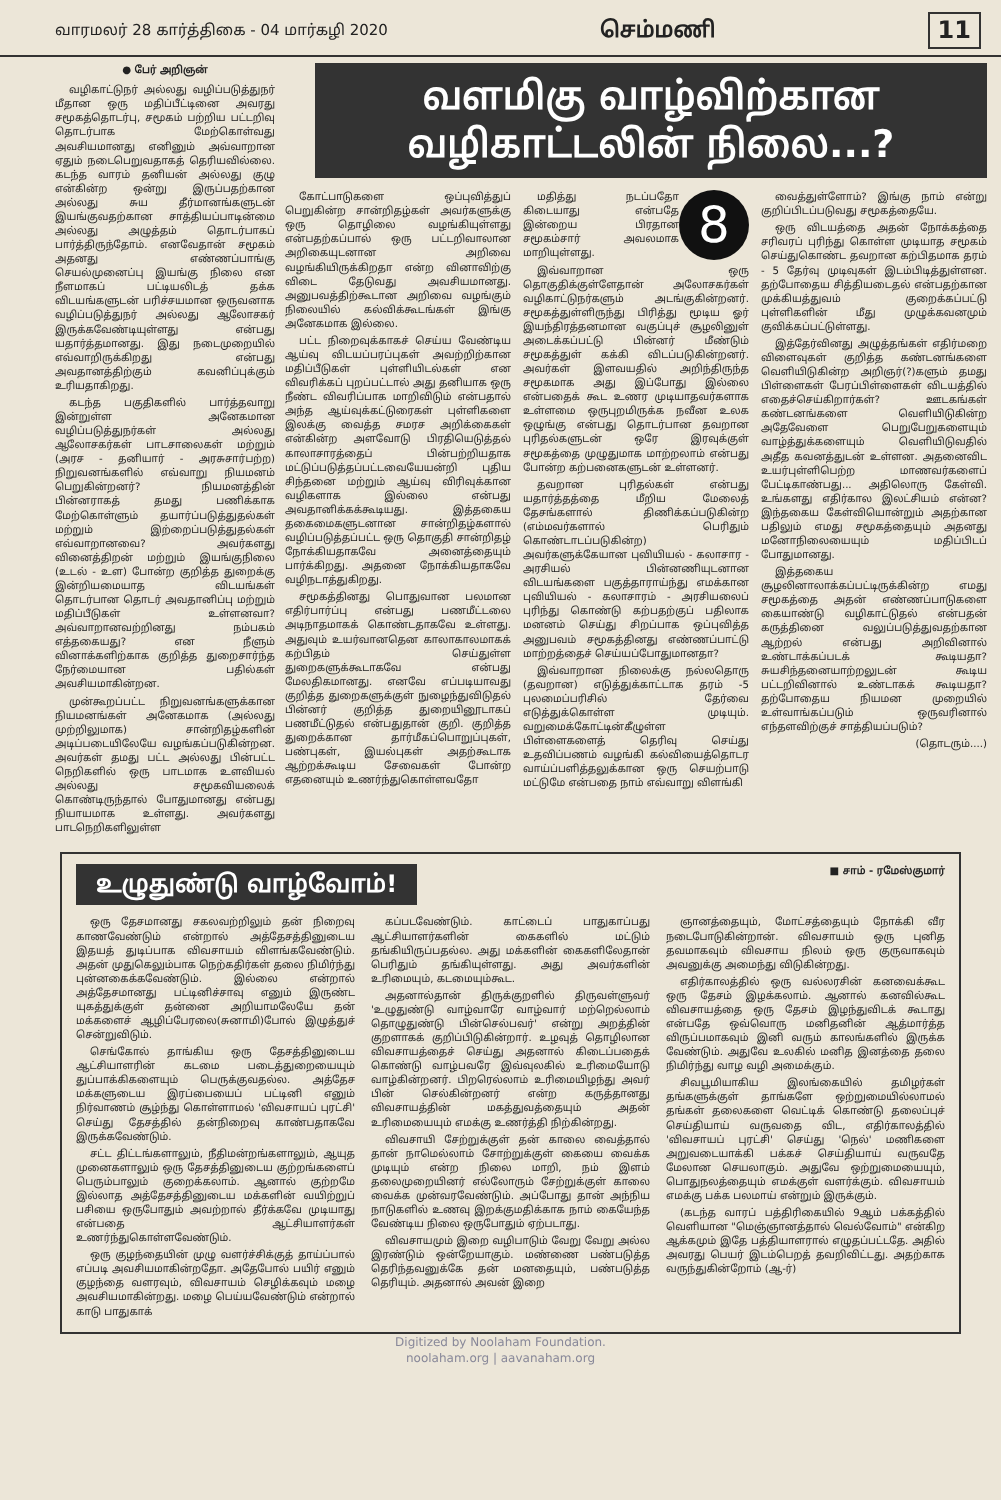வாரமலர் 28 கார்த்திகை - 04 மார்கழி 2020 செம்மணி 11
● பேர் அறிஞன்
வழிகாட்டுநர் அல்லது வழிப்படுத்துநர் மீதான ஒரு மதிப்பீட்டினை அவரது சமூகத்தொடர்பு, சமூகம் பற்றிய பட்டறிவு தொடர்பாக மேற்கொள்வது அவசியமானது எனினும் அவ்வாறான ஏதும் நடைபெறுவதாகத் தெரியவில்லை. கடந்த வாரம் தனியன் அல்லது குழு என்கின்ற ஒன்று இருப்பதற்கான அல்லது சுய தீர்மானங்களுடன் இயங்குவதற்கான சாத்தியப்பாடின்மை அல்லது அழுத்தம் தொடர்பாகப் பார்த்திருந்தோம். எனவேதான் சமூகம் அதனது எண்ணப்பாங்கு செயல்முனைப்பு இயங்கு நிலை என நீளமாகப் பட்டியலிடத் தக்க விடயங்களுடன் பரிச்சயமான ஒருவனாக வழிப்படுத்துநர் அல்லது ஆலோசகர் இருக்கவேண்டியுள்ளது என்பது யதார்த்தமானது. இது நடைமுறையில் எவ்வாறிருக்கிறது என்பது அவதானத்திற்கும் கவனிப்புக்கும் உரியதாகிறது.
கடந்த பகுதிகளில் பார்த்தவாறு இன்றுள்ள அனேகமான வழிப்படுத்துநர்கள் அல்லது ஆலோசகர்கள் பாடசாலைகள் மற்றும் (அரச - தனியார் - அரசுசார்பற்ற) நிறுவனங்களில் எவ்வாறு நியமனம் பெறுகின்றனர்? நியமனத்தின் பின்னராகத் தமது பணிக்காக மேற்கொள்ளும் தயார்ப்படுத்துதல்கள் மற்றும் இற்றைப்படுத்துதல்கள் எவ்வாறானவை? அவர்களது வினைத்திறன் மற்றும் இயங்குநிலை (உடல் - உள) போன்ற குறித்த துறைக்கு இன்றியமையாத விடயங்கள் தொடர்பான தொடர் அவதானிப்பு மற்றும் மதிப்பீடுகள் உள்ளனவா? அவ்வாறானவற்றினது நம்பகம் எத்தகையது? என நீளும் வினாக்களிற்காக குறித்த துறைசார்ந்த நேர்மையான பதில்கள் அவசியமாகின்றன.
முன்கூறப்பட்ட நிறுவனங்களுக்கான நியமனங்கள் அனேகமாக (அல்லது முற்றிலுமாக) சான்றிதழ்களின் அடிப்படையிலேயே வழங்கப்படுகின்றன. அவர்கள் தமது பட்ட அல்லது பின்பட்ட நெறிகளில் ஒரு பாடமாக உளவியல் அல்லது சமூகவியலைக் கொண்டிருந்தால் போதுமானது என்பது நியாயமாக உள்ளது. அவர்களது பாடநெறிகளிலுள்ள
வளமிகு வாழ்விற்கான
வழிகாட்டலின் நிலை...?
கோட்பாடுகளை ஒப்புவித்துப் பெறுகின்ற சான்றிதழ்கள் அவர்களுக்கு ஒரு தொழிலை வழங்கியுள்ளது என்பதற்கப்பால் ஒரு பட்டறிவாலான அறிகையுடனான அறிவை வழங்கியிருக்கிறதா என்ற வினாவிற்கு விடை தேடுவது அவசியமானது. அனுபவத்திற்கூடான அறிவை வழங்கும் நிலையில் கல்விக்கூடங்கள் இங்கு அனேகமாக இல்லை.
பட்ட நிறைவுக்காகச் செய்ய வேண்டிய ஆய்வு விடயப்பரப்புகள் அவற்றிற்கான மதிப்பீடுகள் புள்ளியிடல்கள் என விவரிக்கப் புறப்பட்டால் அது தனியாக ஒரு நீண்ட விவரிப்பாக மாறிவிடும் என்பதால் அந்த ஆய்வுக்கட்டுரைகள் புள்ளிகளை இலக்கு வைத்த சமரச அறிக்கைகள் என்கின்ற அளவோடு பிரதியெடுத்தல் காலாசாரத்தைப் பின்பற்றியதாக மட்டுப்படுத்தப்பட்டவையேயன்றி புதிய சிந்தனை மற்றும் ஆய்வு விரிவுக்கான வழிகளாக இல்லை என்பது அவதானிக்கக்கூடியது. இத்தகைய தகைமைகளுடனான சான்றிதழ்களால் வழிப்படுத்தப்பட்ட ஒரு தொகுதி சான்றிதழ் நோக்கியதாகவே அனைத்தையும் பார்க்கிறது. அதனை நோக்கியதாகவே வழிநடாத்துகிறது.
சமூகத்தினது பொதுவான பலமான எதிர்பார்ப்பு என்பது பணமீட்டலை அடிநாதமாகக் கொண்டதாகவே உள்ளது. அதுவும் உயர்வானதென காலாகாலமாகக் கற்பிதம் செய்துள்ள துறைகளுக்கூடாகவே என்பது மேலதிகமானது. எனவே எப்படியாவது குறித்த துறைகளுக்குள் நுழைந்துவிடுதல் பின்னர் குறித்த துறையினூடாகப் பணமீட்டுதல் என்பதுதான் குறி. குறித்த துறைக்கான தார்மீகப்பொறுப்புகள், பண்புகள், இயல்புகள் அதற்கூடாக ஆற்றக்கூடிய சேவைகள் போன்ற எதனையும் உணர்ந்துகொள்ளவதோ
8
மதித்து நடப்பதோ கிடையாது என்பதே இன்றைய பிரதான சமூகம்சார் அவலமாக மாறியுள்ளது.
இவ்வாறான ஒரு தொகுதிக்குள்ளேதான் அலோசகர்கள் வழிகாட்டுநர்களும் அடங்குகின்றனர். சமூகத்துள்ளிருந்து பிரித்து மூடிய ஓர் இயந்திரத்தனமான வகுப்புச் சூழலினுள் அடைக்கப்பட்டு பின்னர் மீண்டும் சமூகத்துள் கக்கி விடப்படுகின்றனர். அவர்கள் இளவயதில் அறிந்திருந்த சமூகமாக அது இப்போது இல்லை என்பதைக் கூட உணர முடியாதவர்களாக உள்ளமை ஒருபுறமிருக்க நவீன உலக ஒழுங்கு என்பது தொடர்பான தவறான புரிதல்களுடன் ஒரே இரவுக்குள் சமூகத்தை முழுதுமாக மாற்றலாம் என்பது போன்ற கற்பனைகளுடன் உள்ளனர்.
தவறான புரிதல்கள் என்பது யதார்த்தத்தை மீறிய மேலைத் தேசங்களால் திணிக்கப்படுகின்ற (எம்மவர்களால் பெரிதும் கொண்டாடப்படுகின்ற) அவர்களுக்கேயான புவியியல் - கலாசார - அரசியல் பின்னணியுடனான விடயங்களை பகுத்தாராய்ந்து எமக்கான புவியியல் - கலாசாரம் - அரசியலைப் புரிந்து கொண்டு கற்பதற்குப் பதிலாக மனனம் செய்து சிறப்பாக ஒப்புவித்த அனுபவம் சமூகத்தினது எண்ணப்பாட்டு மாற்றத்தைச் செய்யப்போதுமானதா?
இவ்வாறான நிலைக்கு நல்லதொரு (தவறான) எடுத்துக்காட்டாக தரம் -5 புலமைப்பரிசில் தேர்வை எடுத்துக்கொள்ள முடியும். வறுமைக்கோட்டின்கீழுள்ள பிள்ளைகளைத் தெரிவு செய்து உதவிப்பணம் வழங்கி கல்வியைத்தொடர வாய்ப்பளித்தலுக்கான ஒரு செயற்பாடு மட்டுமே என்பதை நாம் எவ்வாறு விளங்கி
வைத்துள்ளோம்? இங்கு நாம் என்று குறிப்பிடப்படுவது சமூகத்தையே.
ஒரு விடயத்தை அதன் நோக்கத்தை சரிவரப் புரிந்து கொள்ள முடியாத சமூகம் செய்துகொண்ட தவறான கற்பிதமாக தரம் - 5 தேர்வு முடிவுகள் இடம்பிடித்துள்ளன. தற்போதைய சித்தியடைதல் என்பதற்கான முக்கியத்துவம் குறைக்கப்பட்டு புள்ளிகளின் மீது முழுக்கவனமும் குவிக்கப்பட்டுள்ளது.
இத்தேர்வினது அழுத்தங்கள் எதிர்மறை விளைவுகள் குறித்த கண்டனங்களை வெளியிடுகின்ற அறிஞர்(?)களும் தமது பிள்ளைகள் பேரப்பிள்ளைகள் விடயத்தில் எதைச்செய்கிறார்கள்? ஊடகங்கள் கண்டனங்களை வெளியிடுகின்ற அதேவேளை பெறுபேறுகளையும் வாழ்த்துக்களையும் வெளியிடுவதில் அதீத கவனத்துடன் உள்ளன. அதனைவிட உயர்புள்ளிபெற்ற மாணவர்களைப் பேட்டிகாண்பது... அதிலொரு கேள்வி. உங்களது எதிர்கால இலட்சியம் என்ன? இந்தகைய கேள்வியொன்றும் அதற்கான பதிலும் எமது சமூகத்தையும் அதனது மனோநிலையையும் மதிப்பிடப் போதுமானது.
இத்தகைய சூழலினாலாக்கப்பட்டிருக்கின்ற எமது சமூகத்தை அதன் எண்ணப்பாடுகளை கையாண்டு வழிகாட்டுதல் என்பதன் கருத்தினை வலுப்படுத்துவதற்கான ஆற்றல் என்பது அறிவினால் உண்டாக்கப்படக் கூடியதா? சுயசிந்தனையாற்றலுடன் கூடிய பட்டறிவினால் உண்டாகக் கூடியதா? தற்போதைய நியமன முறையில் உள்வாங்கப்படும் ஒருவரினால் எந்தளவிற்குச் சாத்தியப்படும்?
(தொடரும்....)
உழுதுண்டு வாழ்வோம்! ■ சாம் - ரமேஸ்குமார்
ஒரு தேசமானது சகலவற்றிலும் தன் நிறைவு காணவேண்டும் என்றால் அத்தேசத்தினுடைய இதயத் துடிப்பாக விவசாயம் விளங்கவேண்டும். அதன் முதுகெலும்பாக நெற்கதிர்கள் தலை நிமிர்ந்து புன்னகைக்கவேண்டும். இல்லை என்றால் அத்தேசமானது பட்டினிச்சாவு எனும் இருண்ட யுகத்துக்குள் தன்னை அறியாமலேயே தன் மக்களைச் ஆழிப்பேரலை(சுனாமி)போல் இழுத்துச் சென்றுவிடும்.
செங்கோல் தாங்கிய ஒரு தேசத்தினுடைய ஆட்சியாளரின் கடமை படைத்துறையையும் துப்பாக்கிகளையும் பெருக்குவதல்ல. அத்தேச மக்களுடைய இரப்பையைப் பட்டினி எனும் நிர்வாணம் சூழ்ந்து கொள்ளாமல் 'விவசாயப் புரட்சி' செய்து தேசத்தில் தன்நிறைவு காண்பதாகவே இருக்கவேண்டும்.
சட்ட திட்டங்களாலும், நீதிமன்றங்களாலும், ஆயுத முனைகளாலும் ஒரு தேசத்தினுடைய குற்றங்களைப் பெரும்பாலும் குறைக்கலாம். ஆனால் குற்றமே இல்லாத அத்தேசத்தினுடைய மக்களின் வயிற்றுப் பசியை ஒருபோதும் அவற்றால் தீர்க்கவே முடியாது என்பதை ஆட்சியாளர்கள் உணர்ந்துகொள்ளவேண்டும்.
ஒரு குழந்தையின் முழு வளர்ச்சிக்குத் தாய்ப்பால் எப்படி அவசியமாகின்றதோ. அதேபோல் பயிர் எனும் குழந்தை வளரவும், விவசாயம் செழிக்கவும் மழை அவசியமாகின்றது. மழை பெய்யவேண்டும் என்றால் காடு பாதுகாக்
கப்படவேண்டும். காட்டைப் பாதுகாப்பது ஆட்சியாளர்களின் கைகளில் மட்டும் தங்கியிருப்பதல்ல. அது மக்களின் கைகளிலேதான் பெரிதும் தங்கியுள்ளது. அது அவர்களின் உரிமையும், கடமையும்கூட.
அதனால்தான் திருக்குறளில் திருவள்ளுவர் 'உழுதுண்டு வாழ்வாரே வாழ்வார் மற்றெல்லாம் தொழுதுண்டு பின்செல்பவர்' என்று அறத்தின் குறளாகக் குறிப்பிடுகின்றார். உழவுத் தொழிலான விவசாயத்தைச் செய்து அதனால் கிடைப்பதைக் கொண்டு வாழ்பவரே இவ்வுலகில் உரிமையோடு வாழ்கின்றனர். பிறரெல்லாம் உரிமையிழந்து அவர் பின் செல்கின்றனர் என்ற கருத்தானது விவசாயத்தின் மகத்துவத்தையும் அதன் உரிமையையும் எமக்கு உணர்த்தி நிற்கின்றது.
விவசாயி சேற்றுக்குள் தன் காலை வைத்தால் தான் நாமெல்லாம் சோற்றுக்குள் கையை வைக்க முடியும் என்ற நிலை மாறி, நம் இளம் தலைமுறையினர் எல்லோரும் சேற்றுக்குள் காலை வைக்க முன்வரவேண்டும். அப்போது தான் அந்நிய நாடுகளில் உணவு இறக்குமதிக்காக நாம் கையேந்த வேண்டிய நிலை ஒருபோதும் ஏற்படாது.
விவசாயமும் இறை வழிபாடும் வேறு வேறு அல்ல இரண்டும் ஒன்றேயாகும். மண்ணை பண்படுத்த தெரிந்தவனுக்கே தன் மனதையும், பண்படுத்த தெரியும். அதனால் அவன் இறை
ஞானத்தையும், மோட்சத்தையும் நோக்கி வீர நடைபோடுகின்றான். விவசாயம் ஒரு புனித தவமாகவும் விவசாய நிலம் ஒரு குருவாகவும் அவனுக்கு அமைந்து விடுகின்றது.
எதிர்காலத்தில் ஒரு வல்லரசின் கனவைக்கூட ஒரு தேசம் இழக்கலாம். ஆனால் கனவில்கூட விவசாயத்தை ஒரு தேசம் இழந்துவிடக் கூடாது என்பதே ஒவ்வொரு மனிதனின் ஆத்மார்த்த விருப்பமாகவும் இனி வரும் காலங்களில் இருக்க வேண்டும். அதுவே உலகில் மனித இனத்தை தலை நிமிர்ந்து வாழ வழி அமைக்கும்.
சிவபூமியாகிய இலங்கையில் தமிழர்கள் தங்களுக்குள் தாங்களே ஒற்றுமையில்லாமல் தங்கள் தலைகளை வெட்டிக் கொண்டு தலைப்புச் செய்தியாய் வருவதை விட, எதிர்காலத்தில் 'விவசாயப் புரட்சி' செய்து 'நெல்' மணிகளை அறுவடையாக்கி பக்கச் செய்தியாய் வருவதே மேலான செயலாகும். அதுவே ஒற்றுமையையும், பொதுநலத்தையும் எமக்குள் வளர்க்கும். விவசாயம் எமக்கு பக்க பலமாய் என்றும் இருக்கும்.
(கடந்த வாரப் பத்திரிகையில் 9ஆம் பக்கத்தில் வெளியான "மெஞ்ஞானத்தால் வெல்வோம்" என்கிற ஆக்கமும் இதே பத்தியாளரால் எழுதப்பட்டதே. அதில் அவரது பெயர் இடம்பெறத் தவறிவிட்டது. அதற்காக வருந்துகின்றோம் (ஆ-ர்)
Digitized by Noolaham Foundation.
noolaham.org | aavanaham.org